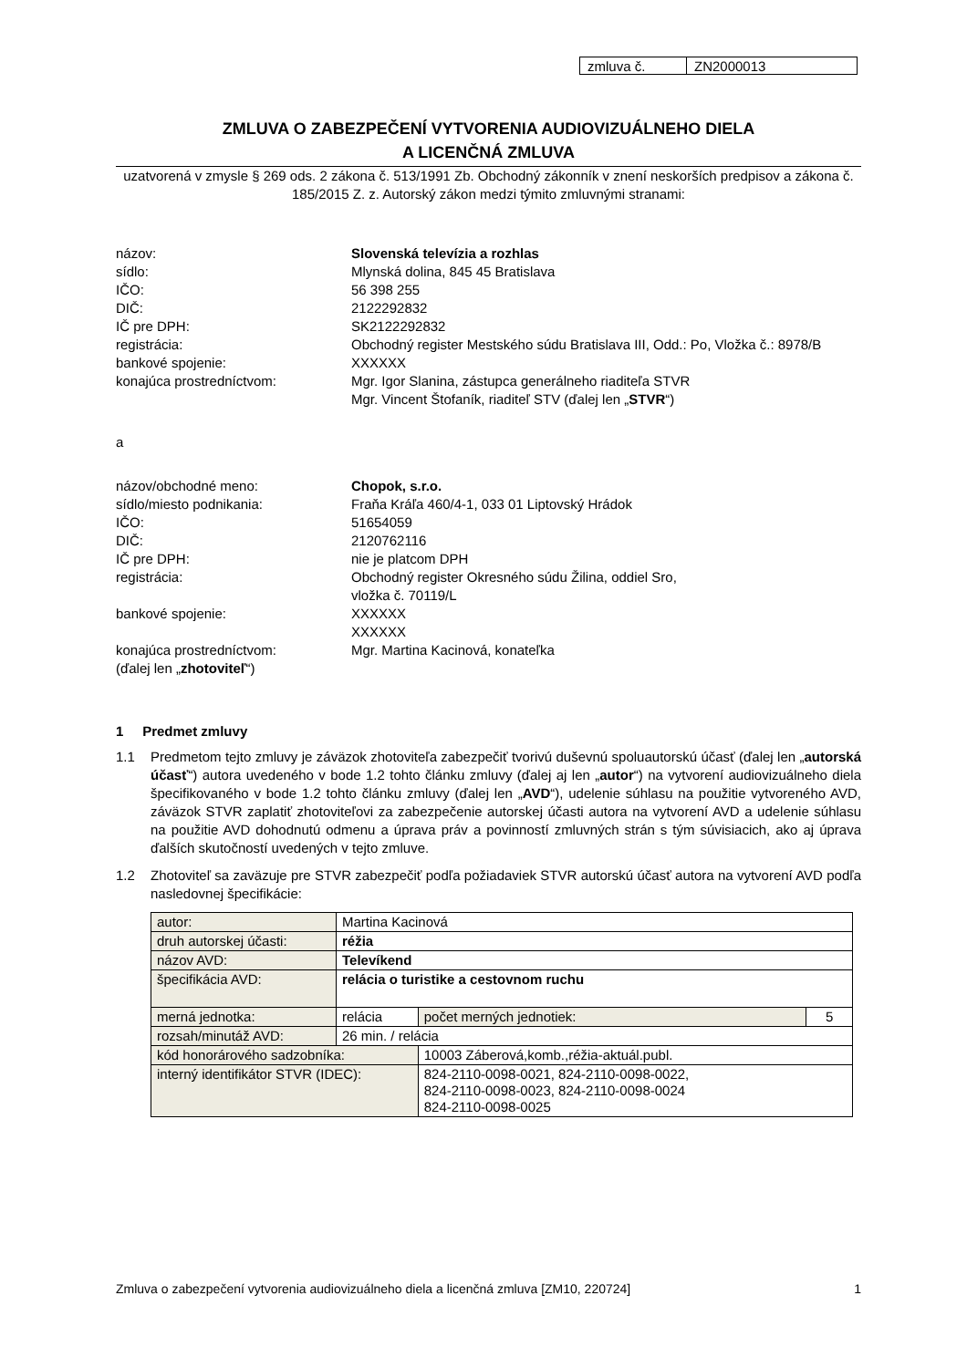| zmluva č. | ZN2000013 |
ZMLUVA O ZABEZPEČENÍ VYTVORENIA AUDIOVIZUÁLNEHO DIELA
A LICENČNÁ ZMLUVA
uzatvorená v zmysle § 269 ods. 2 zákona č. 513/1991 Zb. Obchodný zákonník v znení neskorších predpisov a zákona č. 185/2015 Z. z. Autorský zákon medzi týmito zmluvnými stranami:
názov:
Slovenská televízia a rozhlas
sídlo:
Mlynská dolina, 845 45 Bratislava
IČO:
56 398 255
DIČ:
2122292832
IČ pre DPH:
SK2122292832
registrácia:
Obchodný register Mestského súdu Bratislava III, Odd.: Po, Vložka č.: 8978/B
bankové spojenie:
XXXXXX
konajúca prostredníctvom:
Mgr. Igor Slanina, zástupca generálneho riaditeľa STVR
Mgr. Vincent Štofaník, riaditeľ STV (ďalej len „STVR“)
a
názov/obchodné meno:
Chopok, s.r.o.
sídlo/miesto podnikania:
Fraňa Kráľa 460/4-1, 033 01 Liptovský Hrádok
IČO:
51654059
DIČ:
2120762116
IČ pre DPH:
nie je platcom DPH
registrácia:
Obchodný register Okresného súdu Žilina, oddiel Sro,
vložka č. 70119/L
bankové spojenie:
XXXXXX
XXXXXX
konajúca prostredníctvom:
(ďalej len „zhotoviteľ“)
Mgr. Martina Kacinová, konateľka
1 Predmet zmluvy
1.1 Predmetom tejto zmluvy je záväzok zhotoviteľa zabezpečiť tvorivú duševnú spoluautorskú účasť (ďalej len „autorská účasť“) autora uvedeného v bode 1.2 tohto článku zmluvy (ďalej aj len „autor“) na vytvorení audiovizuálneho diela špecifikovaného v bode 1.2 tohto článku zmluvy (ďalej len „AVD“), udelenie súhlasu na použitie vytvoreného AVD, záväzok STVR zaplatiť zhotoviteľovi za zabezpečenie autorskej účasti autora na vytvorení AVD a udelenie súhlasu na použitie AVD dohodnutú odmenu a úprava práv a povinností zmluvných strán s tým súvisiacich, ako aj úprava ďalších skutočností uvedených v tejto zmluve.
1.2 Zhotoviteľ sa zaväzuje pre STVR zabezpečiť podľa požiadaviek STVR autorskú účasť autora na vytvorení AVD podľa nasledovnej špecifikácie:
| autor: | Martina Kacinová | | | |
| druh autorskej účasti: | réžia | | | |
| názov AVD: | Televíkend | | | |
| špecifikácia AVD: | relácia o turistike a cestovnom ruchu | | | |
| merná jednotka: | relácia | | počet merných jednotiek: | 5 |
| rozsah/minutáž AVD: | 26 min. / relácia | | | |
| kód honorárového sadzobníka: | | 10003 Záberová,komb.,réžia-aktuál.publ. | | |
| interný identifikátor STVR (IDEC): | | 824-2110-0098-0021, 824-2110-0098-0022, 824-2110-0098-0023, 824-2110-0098-0024 824-2110-0098-0025 | | |
Zmluva o zabezpečení vytvorenia audiovizuálneho diela a licenčná zmluva [ZM10, 220724] 1